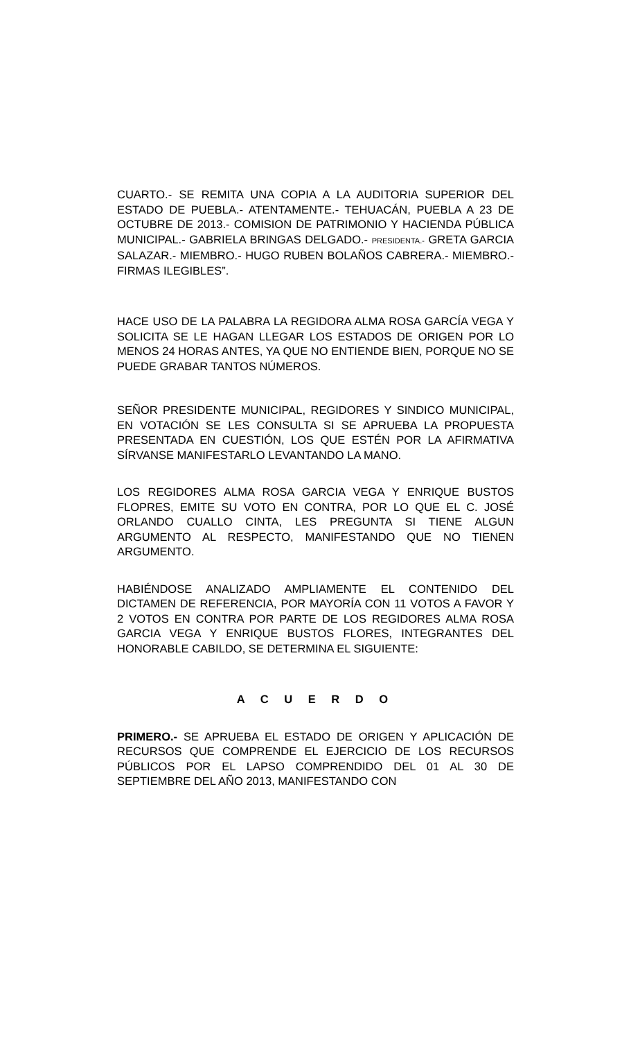CUARTO.- SE REMITA UNA COPIA A LA AUDITORIA SUPERIOR DEL ESTADO DE PUEBLA.- ATENTAMENTE.- TEHUACÁN, PUEBLA A 23 DE OCTUBRE DE 2013.- COMISION DE PATRIMONIO Y HACIENDA PÚBLICA MUNICIPAL.- GABRIELA BRINGAS DELGADO.- PRESIDENTA.- GRETA GARCIA SALAZAR.- MIEMBRO.- HUGO RUBEN BOLAÑOS CABRERA.- MIEMBRO.- FIRMAS ILEGIBLES”.
HACE USO DE LA PALABRA LA REGIDORA ALMA ROSA GARCÍA VEGA Y SOLICITA SE LE HAGAN LLEGAR LOS ESTADOS DE ORIGEN POR LO MENOS 24 HORAS ANTES, YA QUE NO ENTIENDE BIEN, PORQUE NO SE PUEDE GRABAR TANTOS NÚMEROS.
SEÑOR PRESIDENTE MUNICIPAL, REGIDORES Y SINDICO MUNICIPAL, EN VOTACIÓN SE LES CONSULTA SI SE APRUEBA LA PROPUESTA PRESENTADA EN CUESTIÓN, LOS QUE ESTÉN POR LA AFIRMATIVA SÍRVANSE MANIFESTARLO LEVANTANDO LA MANO.
LOS REGIDORES ALMA ROSA GARCIA VEGA Y ENRIQUE BUSTOS FLOPRES, EMITE SU VOTO EN CONTRA, POR LO QUE EL C. JOSÉ ORLANDO CUALLO CINTA, LES PREGUNTA SI TIENE ALGUN ARGUMENTO AL RESPECTO, MANIFESTANDO QUE NO TIENEN ARGUMENTO.
HABIÉNDOSE ANALIZADO AMPLIAMENTE EL CONTENIDO DEL DICTAMEN DE REFERENCIA, POR MAYORÍA CON 11 VOTOS A FAVOR Y 2 VOTOS EN CONTRA POR PARTE DE LOS REGIDORES ALMA ROSA GARCIA VEGA Y ENRIQUE BUSTOS FLORES, INTEGRANTES DEL HONORABLE CABILDO, SE DETERMINA EL SIGUIENTE:
A C U E R D O
PRIMERO.- SE APRUEBA EL ESTADO DE ORIGEN Y APLICACIÓN DE RECURSOS QUE COMPRENDE EL EJERCICIO DE LOS RECURSOS PÚBLICOS POR EL LAPSO COMPRENDIDO DEL 01 AL 30 DE SEPTIEMBRE DEL AÑO 2013, MANIFESTANDO CON